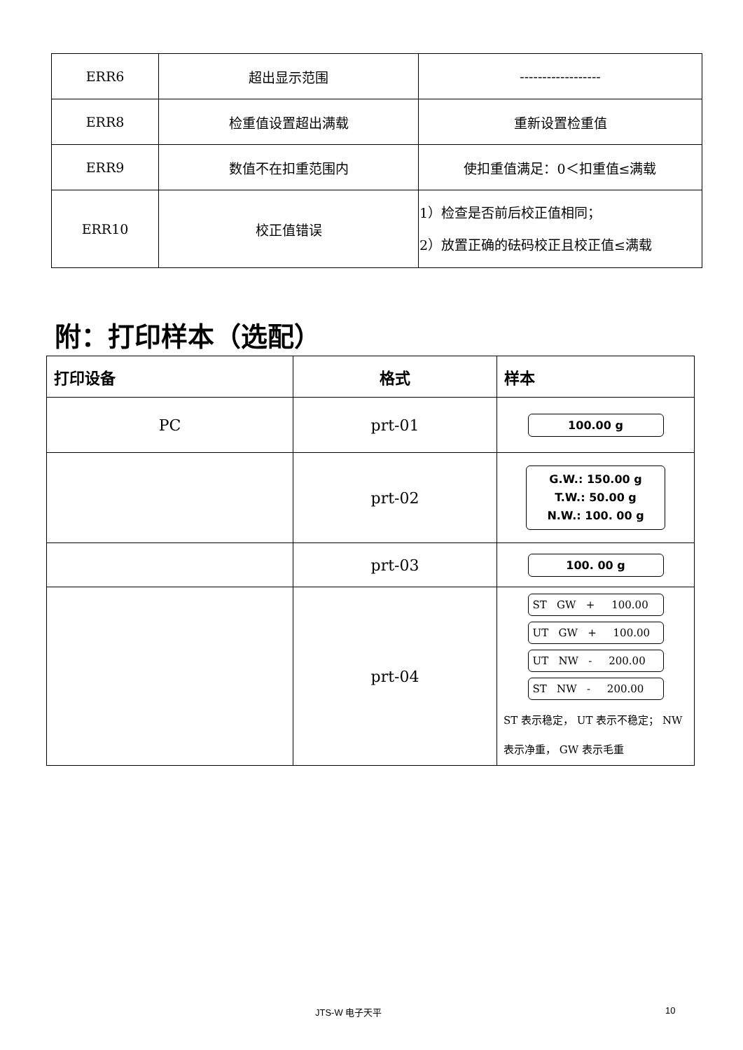| ERR6 | 超出显示范围 | ------------------ |
| ERR8 | 检重值设置超出满载 | 重新设置检重值 |
| ERR9 | 数值不在扣重范围内 | 使扣重值满足：0＜扣重值≤满载 |
| ERR10 | 校正值错误 | 1）检查是否前后校正值相同； 2）放置正确的砝码校正且校正值≤满载 |
附：打印样本（选配）
| 打印设备 | 格式 | 样本 |
| --- | --- | --- |
| PC | prt-01 | 100.00 g |
| | prt-02 | G.W.: 150.00 g T.W.: 50.00 g N.W.: 100. 00 g |
| | prt-03 | 100. 00 g |
| | prt-04 | ST GW + 100.00 UT GW + 100.00 UT NW - 200.00 ST NW - 200.00 ST 表示稳定， UT 表示不稳定； NW 表示净重， GW 表示毛重 |
JTS-W 电子天平 10